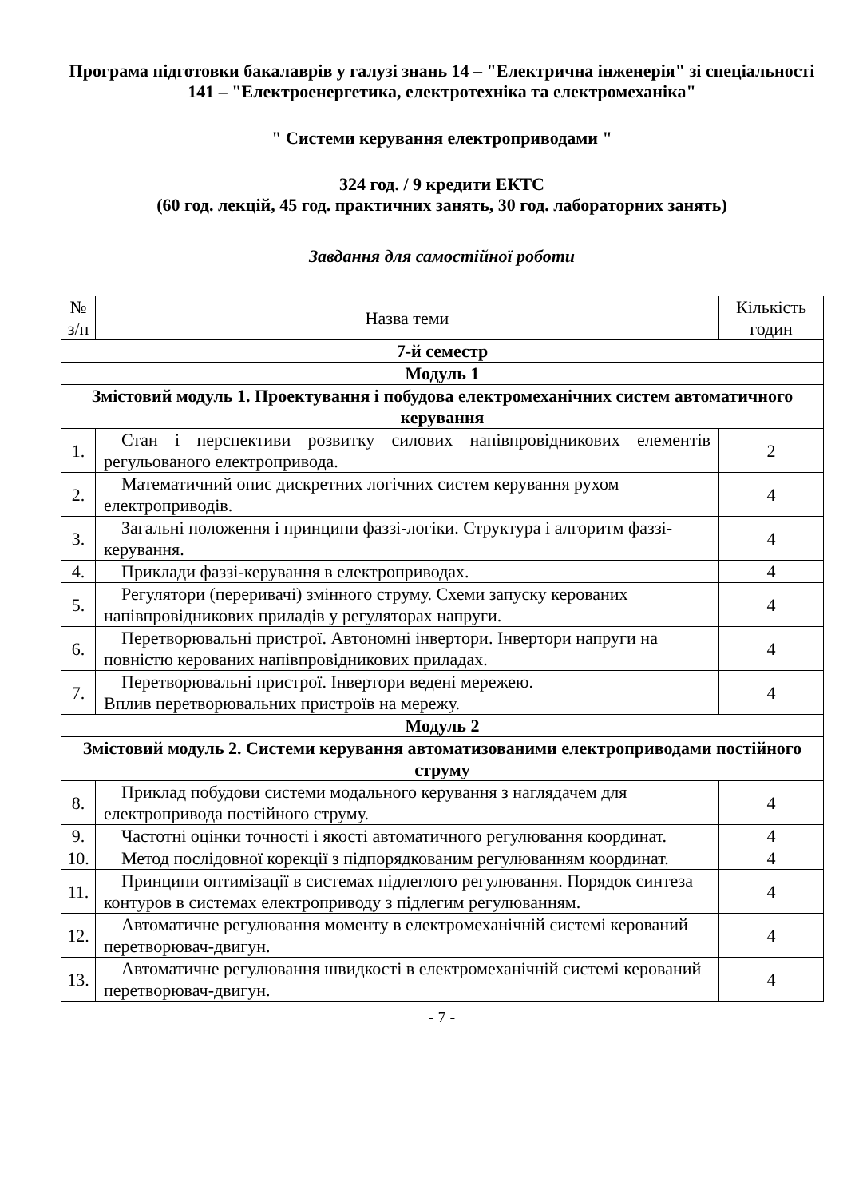Програма підготовки бакалаврів у галузі знань 14 – "Електрична інженерія" зі спеціальності 141 – "Електроенергетика, електротехніка та електромеханіка"
" Системи керування електроприводами "
324 год. / 9 кредити ЕКТС
(60 год. лекцій, 45 год. практичних занять, 30 год. лабораторних занять)
Завдання для самостійної роботи
| № з/п | Назва теми | Кількість годин |
| --- | --- | --- |
| 7-й семестр | | |
| Модуль 1 | | |
| Змістовий модуль 1. Проектування і побудова електромеханічних систем автоматичного керування | | |
| 1. | Стан і перспективи розвитку силових напівпровідникових елементів регульованого електропривода. | 2 |
| 2. | Математичний опис дискретних логічних систем керування рухом електроприводів. | 4 |
| 3. | Загальні положення і принципи фаззі-логіки. Структура і алгоритм фаззі-керування. | 4 |
| 4. | Приклади фаззі-керування в електроприводах. | 4 |
| 5. | Регулятори (переривачі) змінного струму. Схеми запуску керованих напівпровідникових приладів у регуляторах напруги. | 4 |
| 6. | Перетворювальні пристрої. Автономні інвертори. Інвертори напруги на повністю керованих напівпровідникових приладах. | 4 |
| 7. | Перетворювальні пристрої. Інвертори ведені мережею. Вплив перетворювальних пристроїв на мережу. | 4 |
| Модуль 2 | | |
| Змістовий модуль 2. Системи керування автоматизованими електроприводами постійного струму | | |
| 8. | Приклад побудови системи модального керування з наглядачем для електропривода постійного струму. | 4 |
| 9. | Частотні оцінки точності і якості автоматичного регулювання координат. | 4 |
| 10. | Метод послідовної корекції з підпорядкованим регулюванням координат. | 4 |
| 11. | Принципи оптимізації в системах підлеглого регулювання. Порядок синтеза контуров в системах електроприводу з підлегим регулюванням. | 4 |
| 12. | Автоматичне регулювання моменту в електромеханічній системі керований перетворювач-двигун. | 4 |
| 13. | Автоматичне регулювання швидкості в електромеханічній системі керований перетворювач-двигун. | 4 |
- 7 -